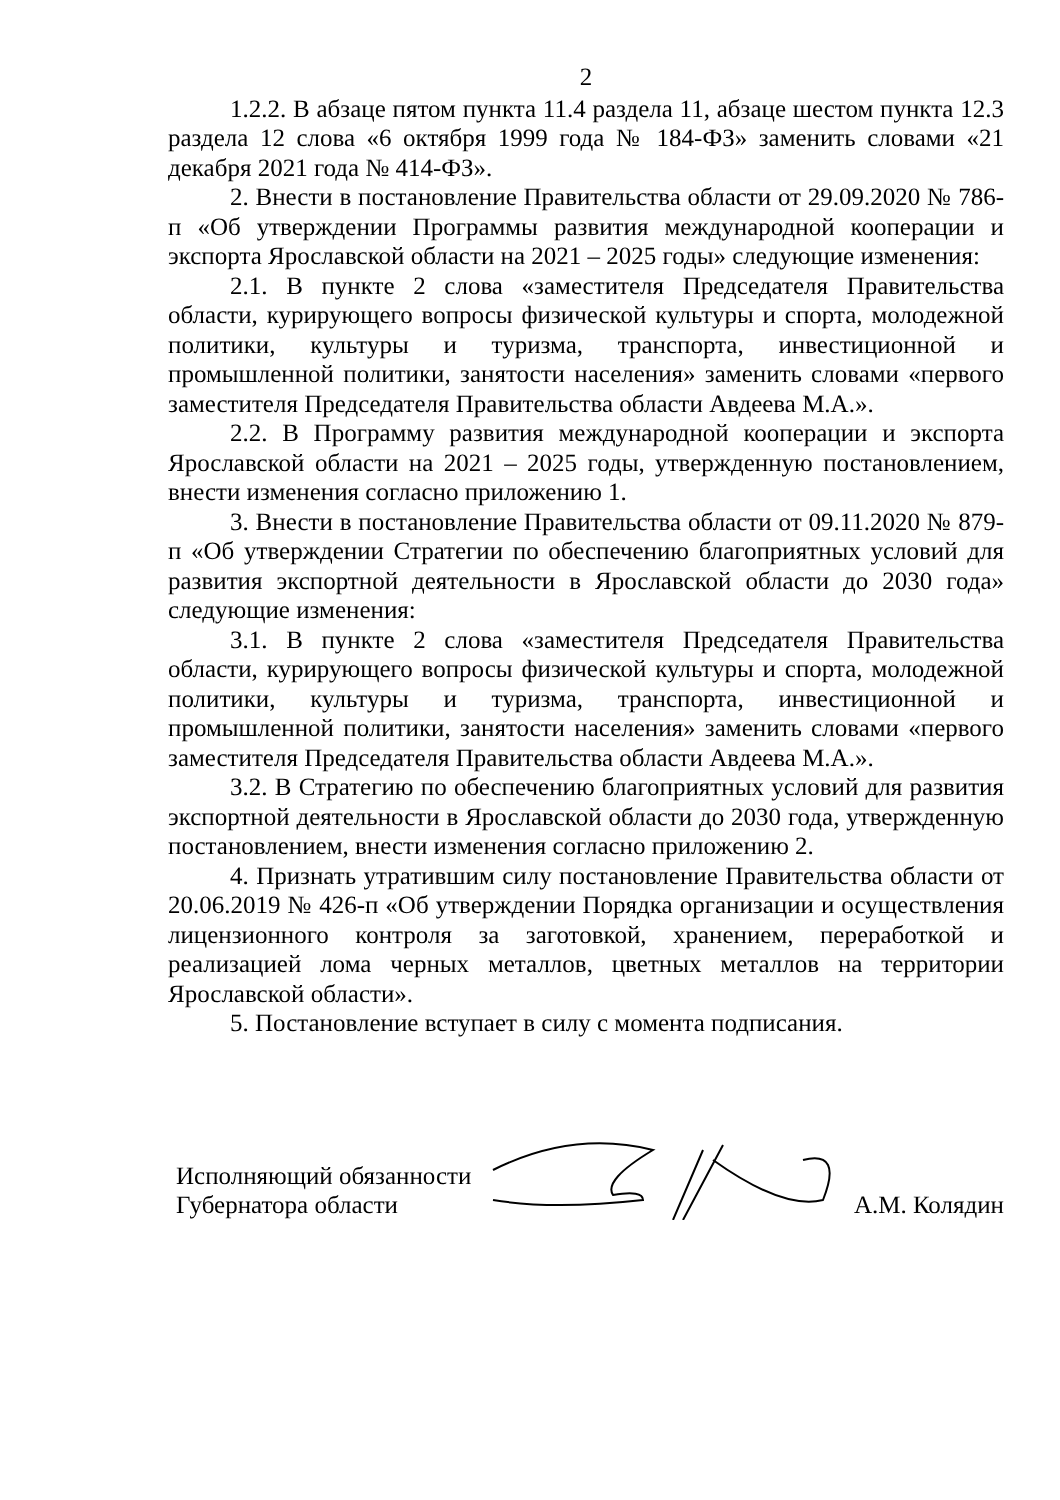2
1.2.2. В абзаце пятом пункта 11.4 раздела 11, абзаце шестом пункта 12.3 раздела 12 слова «6 октября 1999 года № 184-ФЗ» заменить словами «21 декабря 2021 года № 414-ФЗ».
2. Внести в постановление Правительства области от 29.09.2020 № 786-п «Об утверждении Программы развития международной кооперации и экспорта Ярославской области на 2021 – 2025 годы» следующие изменения:
2.1. В пункте 2 слова «заместителя Председателя Правительства области, курирующего вопросы физической культуры и спорта, молодежной политики, культуры и туризма, транспорта, инвестиционной и промышленной политики, занятости населения» заменить словами «первого заместителя Председателя Правительства области Авдеева М.А.».
2.2. В Программу развития международной кооперации и экспорта Ярославской области на 2021 – 2025 годы, утвержденную постановлением, внести изменения согласно приложению 1.
3. Внести в постановление Правительства области от 09.11.2020 № 879-п «Об утверждении Стратегии по обеспечению благоприятных условий для развития экспортной деятельности в Ярославской области до 2030 года» следующие изменения:
3.1. В пункте 2 слова «заместителя Председателя Правительства области, курирующего вопросы физической культуры и спорта, молодежной политики, культуры и туризма, транспорта, инвестиционной и промышленной политики, занятости населения» заменить словами «первого заместителя Председателя Правительства области Авдеева М.А.».
3.2. В Стратегию по обеспечению благоприятных условий для развития экспортной деятельности в Ярославской области до 2030 года, утвержденную постановлением, внести изменения согласно приложению 2.
4. Признать утратившим силу постановление Правительства области от 20.06.2019 № 426-п «Об утверждении Порядка организации и осуществления лицензионного контроля за заготовкой, хранением, переработкой и реализацией лома черных металлов, цветных металлов на территории Ярославской области».
5. Постановление вступает в силу с момента подписания.
Исполняющий обязанности
Губернатора области
А.М. Колядин